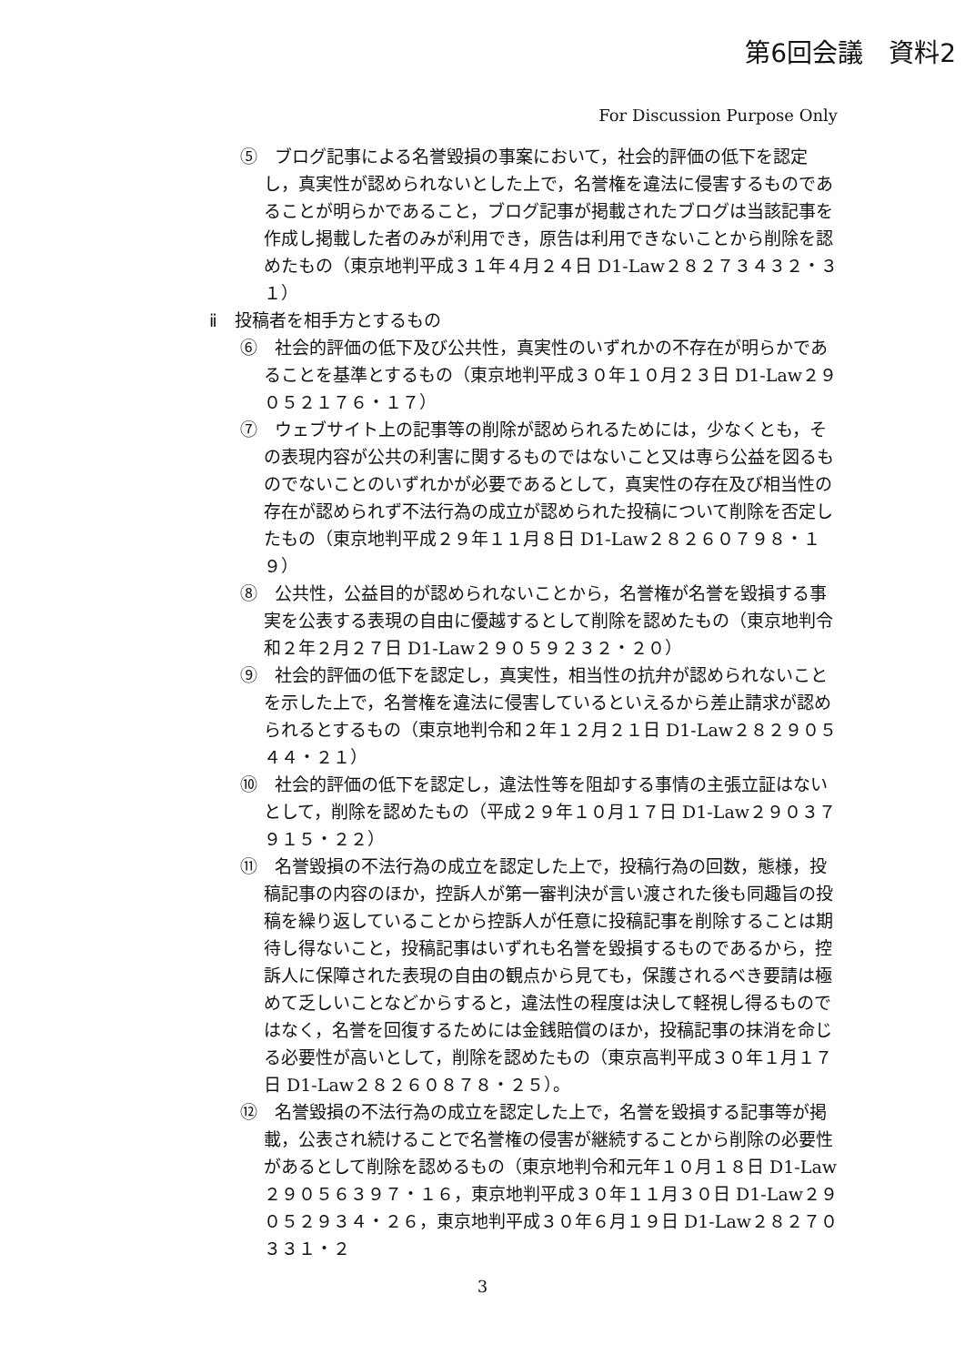第6回会議　資料2
For Discussion Purpose Only
⑤　ブログ記事による名誉毀損の事案において，社会的評価の低下を認定し，真実性が認められないとした上で，名誉権を違法に侵害するものであることが明らかであること，ブログ記事が掲載されたブログは当該記事を作成し掲載した者のみが利用でき，原告は利用できないことから削除を認めたもの（東京地判平成３１年４月２４日 D1-Law２８２７３４３２・３１）
ⅱ　投稿者を相手方とするもの
⑥　社会的評価の低下及び公共性，真実性のいずれかの不存在が明らかであることを基準とするもの（東京地判平成３０年１０月２３日 D1-Law２９０５２１７６・１７）
⑦　ウェブサイト上の記事等の削除が認められるためには，少なくとも，その表現内容が公共の利害に関するものではないこと又は専ら公益を図るものでないことのいずれかが必要であるとして，真実性の存在及び相当性の存在が認められず不法行為の成立が認められた投稿について削除を否定したもの（東京地判平成２９年１１月８日 D1-Law２８２６０７９８・１９）
⑧　公共性，公益目的が認められないことから，名誉権が名誉を毀損する事実を公表する表現の自由に優越するとして削除を認めたもの（東京地判令和２年２月２７日 D1-Law２９０５９２３２・２０）
⑨　社会的評価の低下を認定し，真実性，相当性の抗弁が認められないことを示した上で，名誉権を違法に侵害しているといえるから差止請求が認められるとするもの（東京地判令和２年１２月２１日 D1-Law２８２９０５４４・２１）
⑩　社会的評価の低下を認定し，違法性等を阻却する事情の主張立証はないとして，削除を認めたもの（平成２９年１０月１７日 D1-Law２９０３７９１５・２２）
⑪　名誉毀損の不法行為の成立を認定した上で，投稿行為の回数，態様，投稿記事の内容のほか，控訴人が第一審判決が言い渡された後も同趣旨の投稿を繰り返していることから控訴人が任意に投稿記事を削除することは期待し得ないこと，投稿記事はいずれも名誉を毀損するものであるから，控訴人に保障された表現の自由の観点から見ても，保護されるべき要請は極めて乏しいことなどからすると，違法性の程度は決して軽視し得るものではなく，名誉を回復するためには金銭賠償のほか，投稿記事の抹消を命じる必要性が高いとして，削除を認めたもの（東京高判平成３０年１月１７日 D1-Law２８２６０８７８・２５）。
⑫　名誉毀損の不法行為の成立を認定した上で，名誉を毀損する記事等が掲載，公表され続けることで名誉権の侵害が継続することから削除の必要性があるとして削除を認めるもの（東京地判令和元年１０月１８日 D1-Law２９０５６３９７・１６，東京地判平成３０年１１月３０日 D1-Law２９０５２９３４・２６，東京地判平成３０年６月１９日 D1-Law２８２７０３３１・２
3